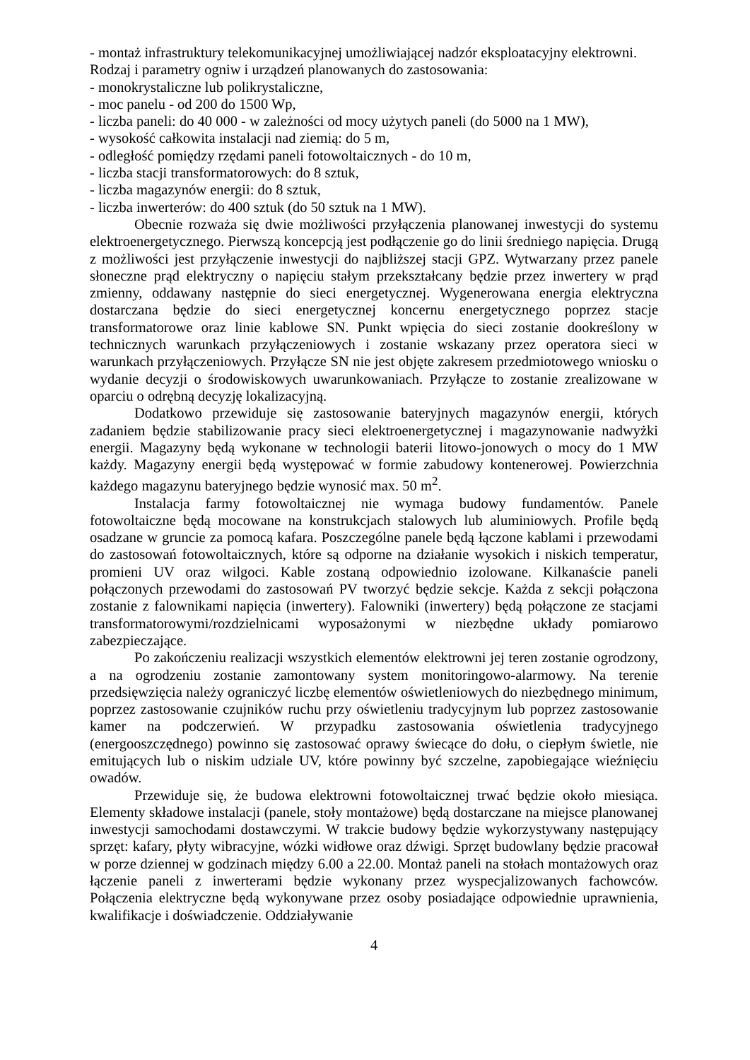- montaż infrastruktury telekomunikacyjnej umożliwiającej nadzór eksploatacyjny elektrowni.
Rodzaj i parametry ogniw i urządzeń planowanych do zastosowania:
- monokrystaliczne lub polikrystaliczne,
- moc panelu - od 200 do 1500 Wp,
- liczba paneli: do 40 000 - w zależności od mocy użytych paneli (do 5000 na 1 MW),
- wysokość całkowita instalacji nad ziemią: do 5 m,
- odległość pomiędzy rzędami paneli fotowoltaicznych - do 10 m,
- liczba stacji transformatorowych: do 8 sztuk,
- liczba magazynów energii: do 8 sztuk,
- liczba inwerterów: do 400 sztuk (do 50 sztuk na 1 MW).
Obecnie rozważa się dwie możliwości przyłączenia planowanej inwestycji do systemu elektroenergetycznego. Pierwszą koncepcją jest podłączenie go do linii średniego napięcia. Drugą z możliwości jest przyłączenie inwestycji do najbliższej stacji GPZ. Wytwarzany przez panele słoneczne prąd elektryczny o napięciu stałym przekształcany będzie przez inwertery w prąd zmienny, oddawany następnie do sieci energetycznej. Wygenerowana energia elektryczna dostarczana będzie do sieci energetycznej koncernu energetycznego poprzez stacje transformatorowe oraz linie kablowe SN. Punkt wpięcia do sieci zostanie dookreślony w technicznych warunkach przyłączeniowych i zostanie wskazany przez operatora sieci w warunkach przyłączeniowych. Przyłącze SN nie jest objęte zakresem przedmiotowego wniosku o wydanie decyzji o środowiskowych uwarunkowaniach. Przyłącze to zostanie zrealizowane w oparciu o odrębną decyzję lokalizacyjną.
Dodatkowo przewiduje się zastosowanie bateryjnych magazynów energii, których zadaniem będzie stabilizowanie pracy sieci elektroenergetycznej i magazynowanie nadwyżki energii. Magazyny będą wykonane w technologii baterii litowo-jonowych o mocy do 1 MW każdy. Magazyny energii będą występować w formie zabudowy kontenerowej. Powierzchnia każdego magazynu bateryjnego będzie wynosić max. 50 m<sup>2</sup>.
Instalacja farmy fotowoltaicznej nie wymaga budowy fundamentów. Panele fotowoltaiczne będą mocowane na konstrukcjach stalowych lub aluminiowych. Profile będą osadzane w gruncie za pomocą kafara. Poszczególne panele będą łączone kablami i przewodami do zastosowań fotowoltaicznych, które są odporne na działanie wysokich i niskich temperatur, promieni UV oraz wilgoci. Kable zostaną odpowiednio izolowane. Kilkanaście paneli połączonych przewodami do zastosowań PV tworzyć będzie sekcje. Każda z sekcji połączona zostanie z falownikami napięcia (inwertery). Falowniki (inwertery) będą połączone ze stacjami transformatorowymi/rozdzielnicami wyposażonymi w niezbędne układy pomiarowo zabezpieczające.
Po zakończeniu realizacji wszystkich elementów elektrowni jej teren zostanie ogrodzony, a na ogrodzeniu zostanie zamontowany system monitoringowo-alarmowy. Na terenie przedsięwzięcia należy ograniczyć liczbę elementów oświetleniowych do niezbędnego minimum, poprzez zastosowanie czujników ruchu przy oświetleniu tradycyjnym lub poprzez zastosowanie kamer na podczerwień. W przypadku zastosowania oświetlenia tradycyjnego (energooszczędnego) powinno się zastosować oprawy świecące do dołu, o ciepłym świetle, nie emitujących lub o niskim udziale UV, które powinny być szczelne, zapobiegające wieźnięciu owadów.
Przewiduje się, że budowa elektrowni fotowoltaicznej trwać będzie około miesiąca. Elementy składowe instalacji (panele, stoły montażowe) będą dostarczane na miejsce planowanej inwestycji samochodami dostawczymi. W trakcie budowy będzie wykorzystywany następujący sprzęt: kafary, płyty wibracyjne, wózki widłowe oraz dźwigi. Sprzęt budowlany będzie pracował w porze dziennej w godzinach między 6.00 a 22.00. Montaż paneli na stołach montażowych oraz łączenie paneli z inwerterami będzie wykonany przez wyspecjalizowanych fachowców. Połączenia elektryczne będą wykonywane przez osoby posiadające odpowiednie uprawnienia, kwalifikacje i doświadczenie. Oddziaływanie
4